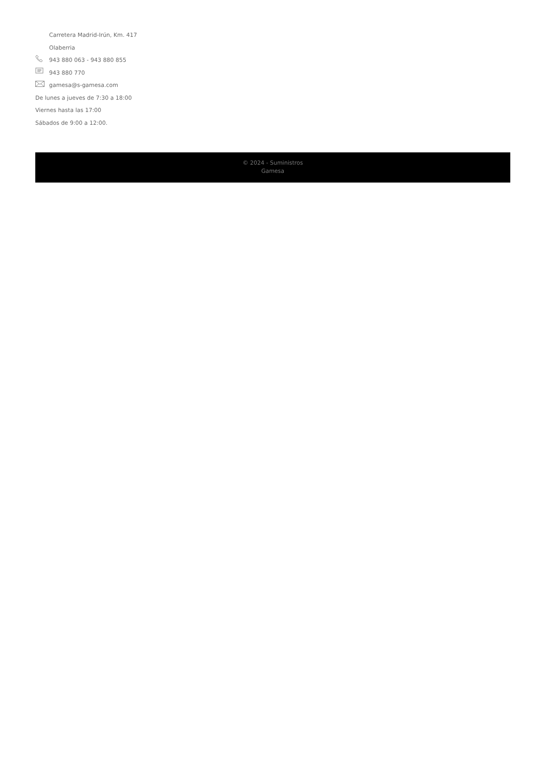Carretera Madrid-Irún, Km. 417
Olaberria
943 880 063 - 943 880 855
943 880 770
gamesa@s-gamesa.com
De lunes a jueves de 7:30 a 18:00
Viernes hasta las 17:00
Sábados de 9:00 a 12:00.
© 2024 - Suministros
Gamesa